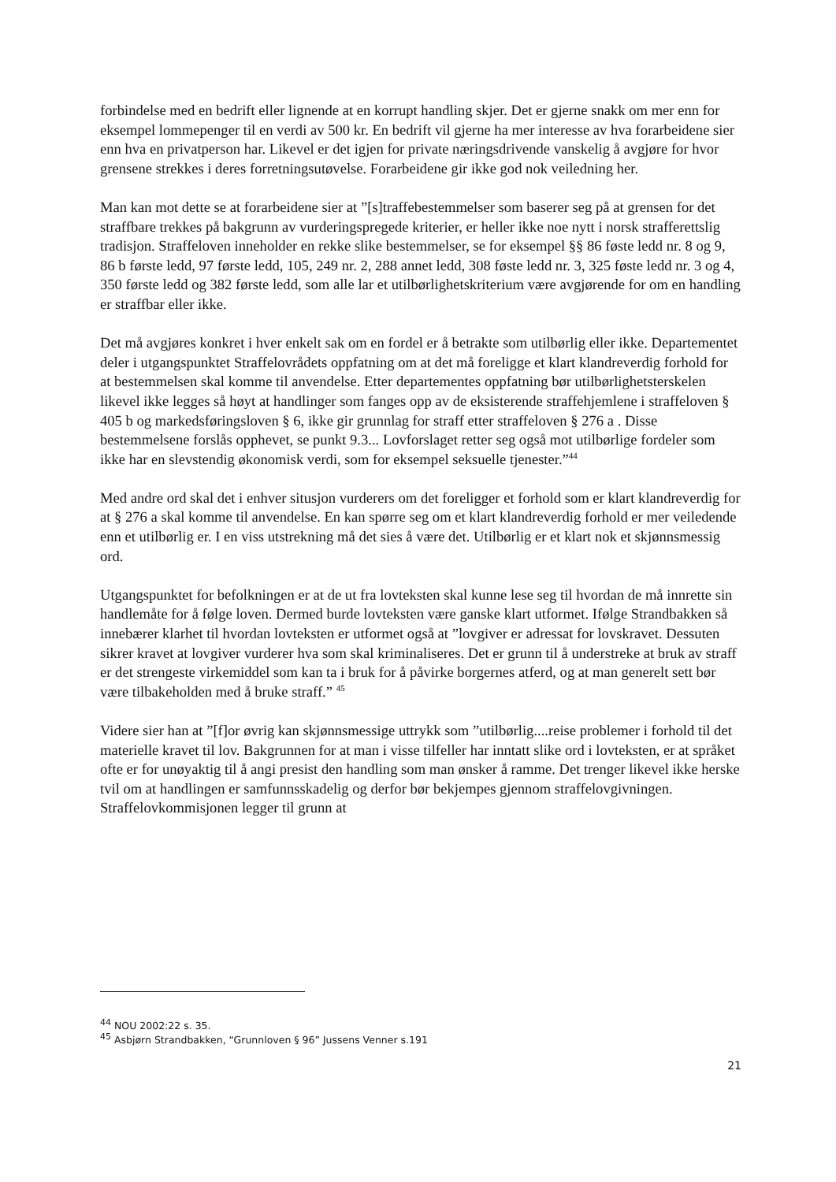forbindelse med en bedrift eller lignende at en korrupt handling skjer. Det er gjerne snakk om mer enn for eksempel lommepenger til en verdi av 500 kr. En bedrift vil gjerne ha mer interesse av hva forarbeidene sier enn hva en privatperson har. Likevel er det igjen for private næringsdrivende vanskelig å avgjøre for hvor grensene strekkes i deres forretningsutøvelse. Forarbeidene gir ikke god nok veiledning her.
Man kan mot dette se at forarbeidene sier at ”[s]traffebestemmelser som baserer seg på at grensen for det straffbare trekkes på bakgrunn av vurderingspregede kriterier, er heller ikke noe nytt i norsk strafferettslig tradisjon. Straffeloven inneholder en rekke slike bestemmelser, se for eksempel §§ 86 føste ledd nr. 8 og 9, 86 b første ledd, 97 første ledd, 105, 249 nr. 2, 288 annet ledd, 308 føste ledd nr. 3, 325 føste ledd nr. 3 og 4, 350 første ledd og 382 første ledd, som alle lar et utilbørlighetskriterium være avgjørende for om en handling er straffbar eller ikke.
Det må avgjøres konkret i hver enkelt sak om en fordel er å betrakte som utilbørlig eller ikke. Departementet deler i utgangspunktet Straffelovrådets oppfatning om at det må foreligge et klart klandreverdig forhold for at bestemmelsen skal komme til anvendelse. Etter departementes oppfatning bør utilbørlighetsterskelen likevel ikke legges så høyt at handlinger som fanges opp av de eksisterende straffehjemlene i straffeloven § 405 b og markedsføringsloven § 6, ikke gir grunnlag for straff etter straffeloven § 276 a . Disse bestemmelsene forslås opphevet, se punkt 9.3... Lovforslaget retter seg også mot utilbørlige fordeler som ikke har en slevstendig økonomisk verdi, som for eksempel seksuelle tjenester.”<sup>44</sup>
Med andre ord skal det i enhver situsjon vurderers om det foreligger et forhold som er klart klandreverdig for at § 276 a skal komme til anvendelse. En kan spørre seg om et klart klandreverdig forhold er mer veiledende enn et utilbørlig er. I en viss utstrekning må det sies å være det. Utilbørlig er et klart nok et skjønnsmessig ord.
Utgangspunktet for befolkningen er at de ut fra lovteksten skal kunne lese seg til hvordan de må innrette sin handlemåte for å følge loven. Dermed burde lovteksten være ganske klart utformet. Ifølge Strandbakken så innebærer klarhet til hvordan lovteksten er utformet også at ”lovgiver er adressat for lovskravet. Dessuten sikrer kravet at lovgiver vurderer hva som skal kriminaliseres. Det er grunn til å understreke at bruk av straff er det strengeste virkemiddel som kan ta i bruk for å påvirke borgernes atferd, og at man generelt sett bør være tilbakeholden med å bruke straff.” <sup>45</sup>
Videre sier han at ”[f]or øvrig kan skjønnsmessige uttrykk som ”utilbørlig....reise problemer i forhold til det materielle kravet til lov. Bakgrunnen for at man i visse tilfeller har inntatt slike ord i lovteksten, er at språket ofte er for unøyaktig til å angi presist den handling som man ønsker å ramme. Det trenger likevel ikke herske tvil om at handlingen er samfunnsskadelig og derfor bør bekjempes gjennom straffelovgivningen. Straffelovkommisjonen legger til grunn at
<sup>44</sup> NOU 2002:22 s. 35.
<sup>45</sup> Asbjørn Strandbakken, “Grunnloven § 96” Jussens Venner s.191
21